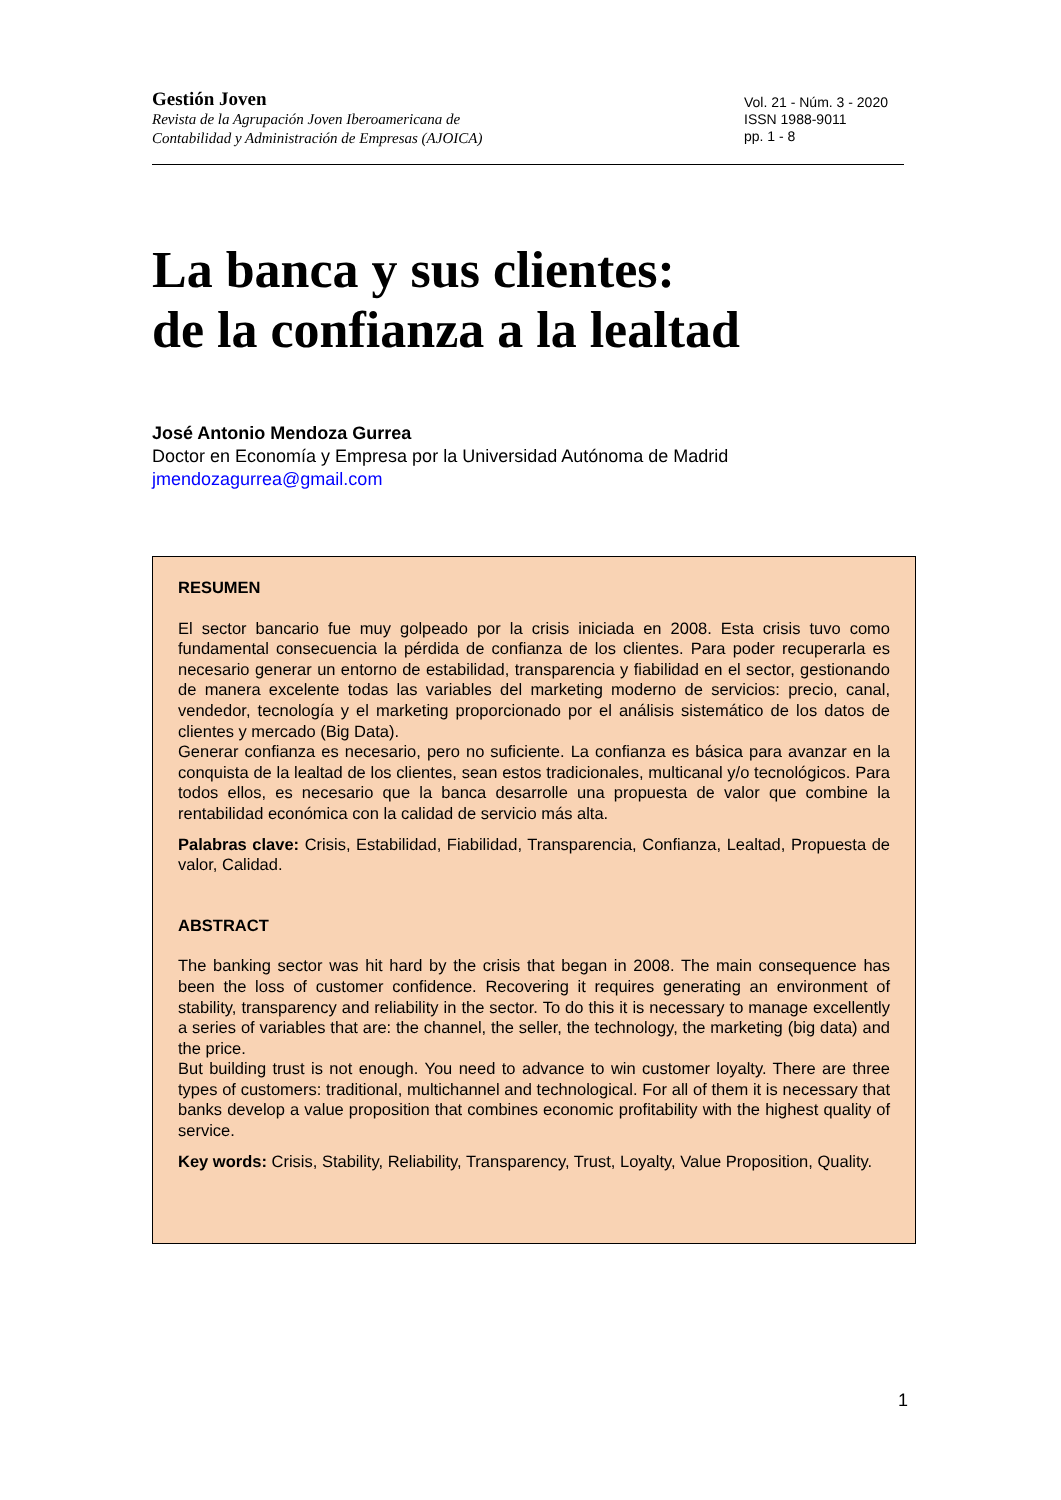Gestión Joven
Revista de la Agrupación Joven Iberoamericana de
Contabilidad y Administración de Empresas (AJOICA)
Vol. 21 - Núm. 3 - 2020
ISSN 1988-9011
pp. 1 - 8
La banca y sus clientes:
de la confianza a la lealtad
José Antonio Mendoza Gurrea
Doctor en Economía y Empresa por la Universidad Autónoma de Madrid
jmendozagurrea@gmail.com
RESUMEN
El sector bancario fue muy golpeado por la crisis iniciada en 2008. Esta crisis tuvo como fundamental consecuencia la pérdida de confianza de los clientes. Para poder recuperarla es necesario generar un entorno de estabilidad, transparencia y fiabilidad en el sector, gestionando de manera excelente todas las variables del marketing moderno de servicios: precio, canal, vendedor, tecnología y el marketing proporcionado por el análisis sistemático de los datos de clientes y mercado (Big Data).
Generar confianza es necesario, pero no suficiente. La confianza es básica para avanzar en la conquista de la lealtad de los clientes, sean estos tradicionales, multicanal y/o tecnológicos. Para todos ellos, es necesario que la banca desarrolle una propuesta de valor que combine la rentabilidad económica con la calidad de servicio más alta.
Palabras clave: Crisis, Estabilidad, Fiabilidad, Transparencia, Confianza, Lealtad, Propuesta de valor, Calidad.
ABSTRACT
The banking sector was hit hard by the crisis that began in 2008. The main consequence has been the loss of customer confidence. Recovering it requires generating an environment of stability, transparency and reliability in the sector. To do this it is necessary to manage excellently a series of variables that are: the channel, the seller, the technology, the marketing (big data) and the price.
But building trust is not enough. You need to advance to win customer loyalty. There are three types of customers: traditional, multichannel and technological. For all of them it is necessary that banks develop a value proposition that combines economic profitability with the highest quality of service.
Key words: Crisis, Stability, Reliability, Transparency, Trust, Loyalty, Value Proposition, Quality.
1